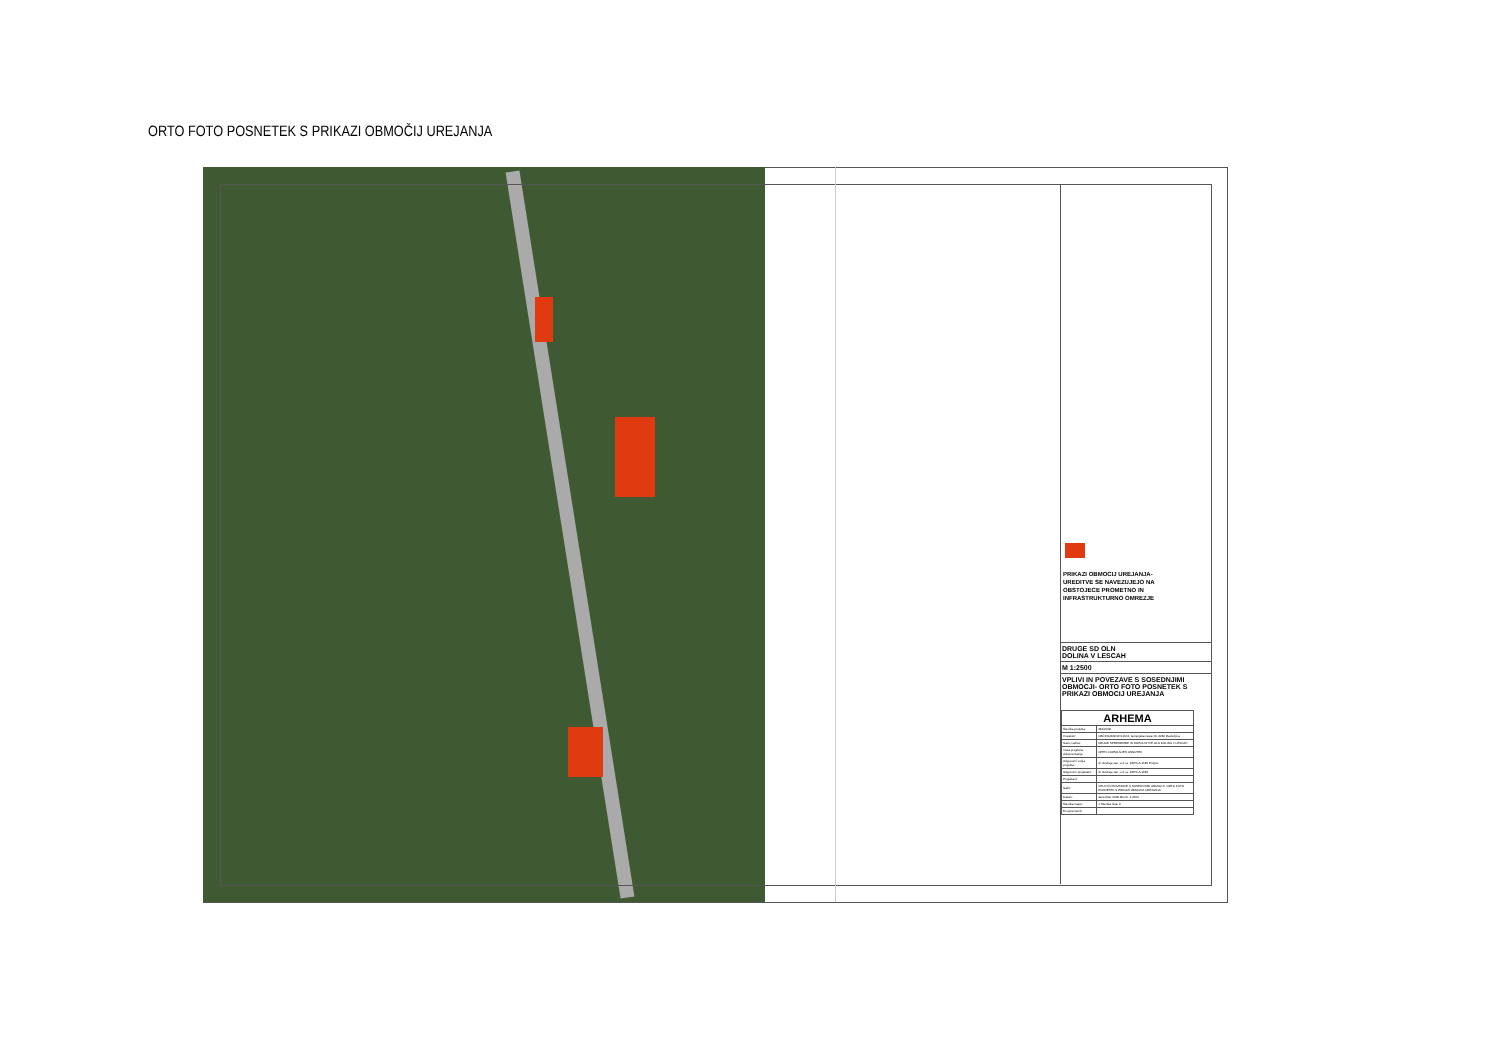ORTO FOTO POSNETEK S PRIKAZI OBMOČIJ UREJANJA
PRIKAZI OBMOCIJ UREJANJA-
UREDITVE SE NAVEZUJEJO NA
OBSTOJECE PROMETNO IN
INFRASTRUKTURNO OMREZJE
DRUGE SD OLN
DOLINA V LESCAH
M 1:2500
VPLIVI IN POVEZAVE S SOSEDNJIMI OBMOCJI- ORTO FOTO POSNETEK S PRIKAZI OBMOCIJ UREJANJA
| ARHEMA | |
| Številka projekta: | 081/2018 |
| Investitor: | OBČINA RADOVLJICA, Gorenjska cesta 19, 4240 Radovljica |
| Naziv načrta: | DRUGE SPREMEMBE IN DOPOLNITVE OLN DOLINA V LESCAH |
| Vrsta projektne dokumentacije: | OPPN -DOPOLNJEN OSNUTEK |
| Odgovorni vodja projekta: | dr. Andreja Jan, u.d.i.a. ZAPS-A-1138 Podpis: |
| Odgovorni projektant: | dr. Andreja Jan, u.d.i.a. ZAPS-A-1138 |
| Projektant: | |
| Načrt: | VPLIVI IN POVEZAVE S SOSEDNJIMI OBMOCJI- ORTO FOTO POSNETEK S PRIKAZI OBMOCIJ UREJANJA |
| Datum: | december 2018 Merilo: 1:2500 |
| Številka mape: | 1 Številka lista: 2 |
| Ex.sprememb: | |